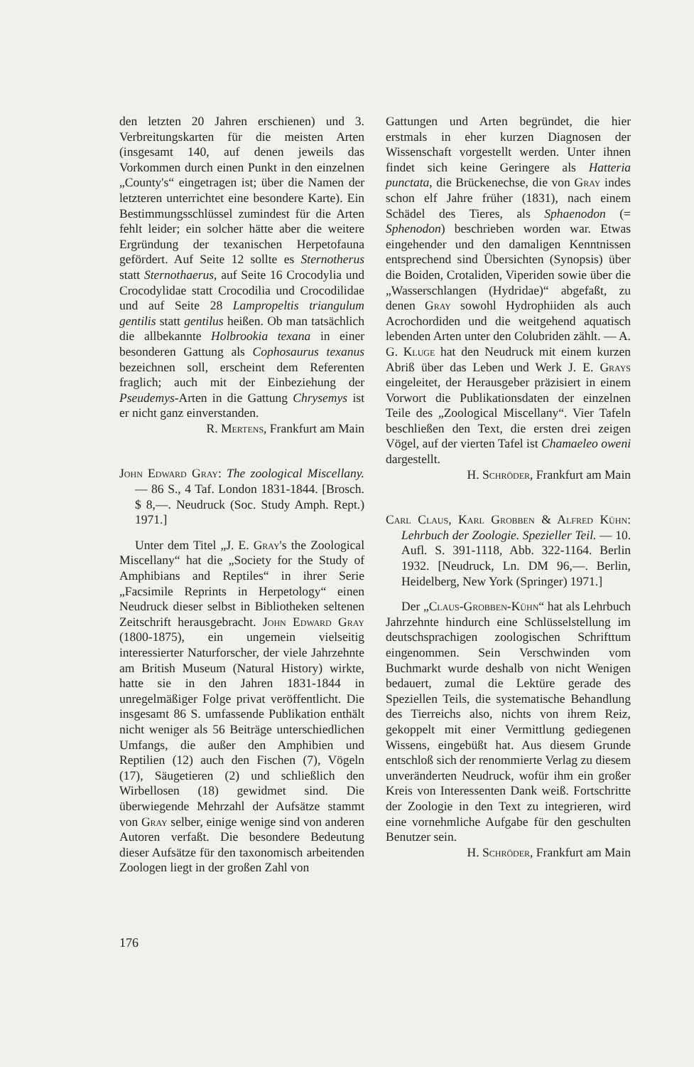den letzten 20 Jahren erschienen) und 3. Verbreitungskarten für die meisten Arten (insgesamt 140, auf denen jeweils das Vorkommen durch einen Punkt in den einzelnen „County's“ eingetragen ist; über die Namen der letzteren unterrichtet eine besondere Karte). Ein Bestimmungsschlüssel zumindest für die Arten fehlt leider; ein solcher hätte aber die weitere Ergründung der texanischen Herpetofauna gefördert. Auf Seite 12 sollte es Sternotherus statt Sternothaerus, auf Seite 16 Crocodylia und Crocodylidae statt Crocodilia und Crocodilidae und auf Seite 28 Lampropeltis triangulum gentilis statt gentilus heißen. Ob man tatsächlich die allbekannte Holbrookia texana in einer besonderen Gattung als Cophosaurus texanus bezeichnen soll, erscheint dem Referenten fraglich; auch mit der Einbeziehung der Pseudemys-Arten in die Gattung Chrysemys ist er nicht ganz einverstanden.
R. Mertens, Frankfurt am Main
John Edward Gray: The zoological Miscellany. — 86 S., 4 Taf. London 1831-1844. [Brosch. $ 8,—. Neudruck (Soc. Study Amph. Rept.) 1971.]
Unter dem Titel „J. E. Gray's the Zoological Miscellany“ hat die „Society for the Study of Amphibians and Reptiles“ in ihrer Serie „Facsimile Reprints in Herpetology“ einen Neudruck dieser selbst in Bibliotheken seltenen Zeitschrift herausgebracht. John Edward Gray (1800-1875), ein ungemein vielseitig interessierter Naturforscher, der viele Jahrzehnte am British Museum (Natural History) wirkte, hatte sie in den Jahren 1831-1844 in unregelmäßiger Folge privat veröffentlicht. Die insgesamt 86 S. umfassende Publikation enthält nicht weniger als 56 Beiträge unterschiedlichen Umfangs, die außer den Amphibien und Reptilien (12) auch den Fischen (7), Vögeln (17), Säugetieren (2) und schließlich den Wirbellosen (18) gewidmet sind. Die überwiegende Mehrzahl der Aufsätze stammt von Gray selber, einige wenige sind von anderen Autoren verfaßt. Die besondere Bedeutung dieser Aufsätze für den taxonomisch arbeitenden Zoologen liegt in der großen Zahl von
Gattungen und Arten begründet, die hier erstmals in eher kurzen Diagnosen der Wissenschaft vorgestellt werden. Unter ihnen findet sich keine Geringere als Hatteria punctata, die Brückenechse, die von Gray indes schon elf Jahre früher (1831), nach einem Schädel des Tieres, als Sphaenodon (= Sphenodon) beschrieben worden war. Etwas eingehender und den damaligen Kenntnissen entsprechend sind Übersichten (Synopsis) über die Boiden, Crotaliden, Viperiden sowie über die „Wasserschlangen (Hydridae)“ abgefaßt, zu denen Gray sowohl Hydrophiiden als auch Acrochordiden und die weitgehend aquatisch lebenden Arten unter den Colubriden zählt. — A. G. Kluge hat den Neudruck mit einem kurzen Abriß über das Leben und Werk J. E. Grays eingeleitet, der Herausgeber präzisiert in einem Vorwort die Publikationsdaten der einzelnen Teile des „Zoological Miscellany“. Vier Tafeln beschließen den Text, die ersten drei zeigen Vögel, auf der vierten Tafel ist Chamaeleo oweni dargestellt.
H. Schröder, Frankfurt am Main
Carl Claus, Karl Grobben & Alfred Kühn: Lehrbuch der Zoologie. Spezieller Teil. — 10. Aufl. S. 391-1118, Abb. 322-1164. Berlin 1932. [Neudruck, Ln. DM 96,—. Berlin, Heidelberg, New York (Springer) 1971.]
Der „Claus-Grobben-Kühn“ hat als Lehrbuch Jahrzehnte hindurch eine Schlüsselstellung im deutschsprachigen zoologischen Schrifttum eingenommen. Sein Verschwinden vom Buchmarkt wurde deshalb von nicht Wenigen bedauert, zumal die Lektüre gerade des Speziellen Teils, die systematische Behandlung des Tierreichs also, nichts von ihrem Reiz, gekoppelt mit einer Vermittlung gediegenen Wissens, eingebüßt hat. Aus diesem Grunde entschloß sich der renommierte Verlag zu diesem unveränderten Neudruck, wofür ihm ein großer Kreis von Interessenten Dank weiß. Fortschritte der Zoologie in den Text zu integrieren, wird eine vornehmliche Aufgabe für den geschulten Benutzer sein.
H. Schröder, Frankfurt am Main
176